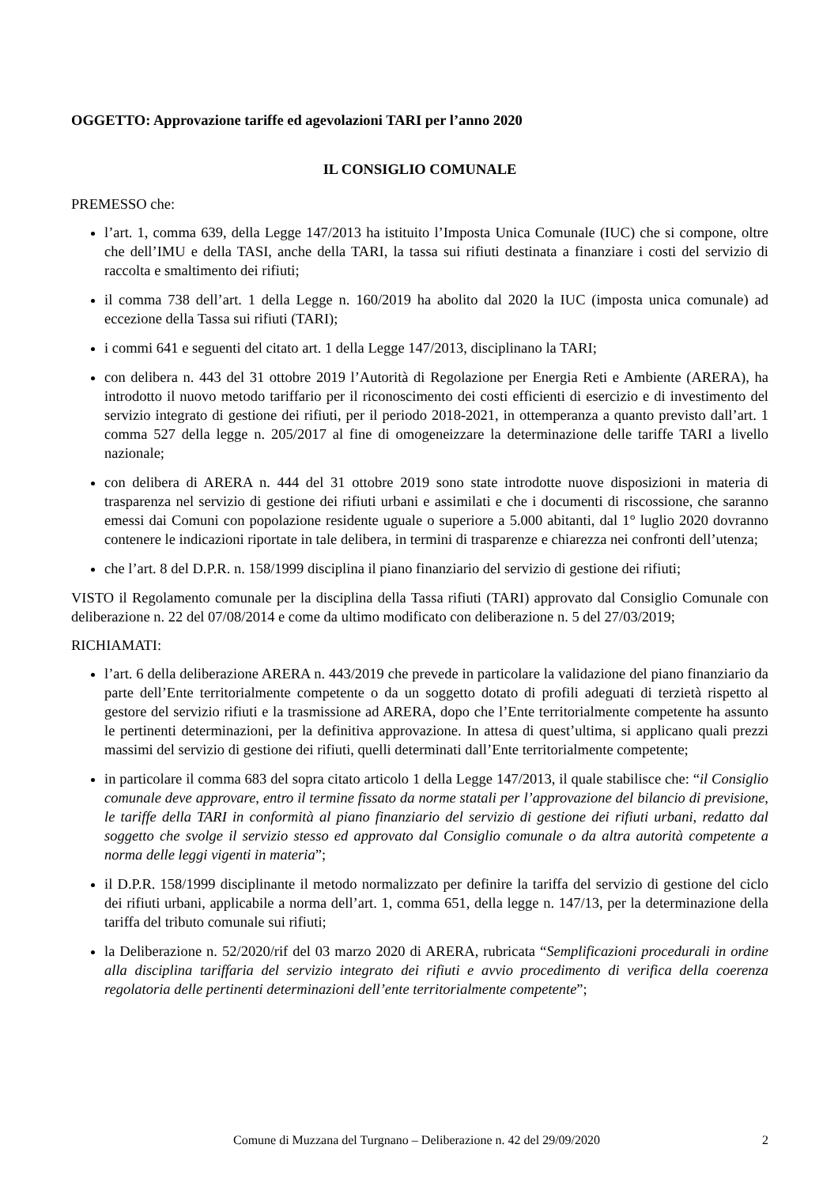OGGETTO: Approvazione tariffe ed agevolazioni TARI per l’anno 2020
IL CONSIGLIO COMUNALE
PREMESSO che:
l’art. 1, comma 639, della Legge 147/2013 ha istituito l’Imposta Unica Comunale (IUC) che si compone, oltre che dell’IMU e della TASI, anche della TARI, la tassa sui rifiuti destinata a finanziare i costi del servizio di raccolta e smaltimento dei rifiuti;
il comma 738 dell’art. 1 della Legge n. 160/2019 ha abolito dal 2020 la IUC (imposta unica comunale) ad eccezione della Tassa sui rifiuti (TARI);
i commi 641 e seguenti del citato art. 1 della Legge 147/2013, disciplinano la TARI;
con delibera n. 443 del 31 ottobre 2019 l’Autorità di Regolazione per Energia Reti e Ambiente (ARERA), ha introdotto il nuovo metodo tariffario per il riconoscimento dei costi efficienti di esercizio e di investimento del servizio integrato di gestione dei rifiuti, per il periodo 2018-2021, in ottemperanza a quanto previsto dall’art. 1 comma 527 della legge n. 205/2017 al fine di omogeneizzare la determinazione delle tariffe TARI a livello nazionale;
con delibera di ARERA n. 444 del 31 ottobre 2019 sono state introdotte nuove disposizioni in materia di trasparenza nel servizio di gestione dei rifiuti urbani e assimilati e che i documenti di riscossione, che saranno emessi dai Comuni con popolazione residente uguale o superiore a 5.000 abitanti, dal 1° luglio 2020 dovranno contenere le indicazioni riportate in tale delibera, in termini di trasparenze e chiarezza nei confronti dell’utenza;
che l’art. 8 del D.P.R. n. 158/1999 disciplina il piano finanziario del servizio di gestione dei rifiuti;
VISTO il Regolamento comunale per la disciplina della Tassa rifiuti (TARI) approvato dal Consiglio Comunale con deliberazione n. 22 del 07/08/2014 e come da ultimo modificato con deliberazione n. 5 del 27/03/2019;
RICHIAMATI:
l’art. 6 della deliberazione ARERA n. 443/2019 che prevede in particolare la validazione del piano finanziario da parte dell’Ente territorialmente competente o da un soggetto dotato di profili adeguati di terzietà rispetto al gestore del servizio rifiuti e la trasmissione ad ARERA, dopo che l’Ente territorialmente competente ha assunto le pertinenti determinazioni, per la definitiva approvazione. In attesa di quest’ultima, si applicano quali prezzi massimi del servizio di gestione dei rifiuti, quelli determinati dall’Ente territorialmente competente;
in particolare il comma 683 del sopra citato articolo 1 della Legge 147/2013, il quale stabilisce che: “il Consiglio comunale deve approvare, entro il termine fissato da norme statali per l’approvazione del bilancio di previsione, le tariffe della TARI in conformità al piano finanziario del servizio di gestione dei rifiuti urbani, redatto dal soggetto che svolge il servizio stesso ed approvato dal Consiglio comunale o da altra autorità competente a norma delle leggi vigenti in materia”;
il D.P.R. 158/1999 disciplinante il metodo normalizzato per definire la tariffa del servizio di gestione del ciclo dei rifiuti urbani, applicabile a norma dell’art. 1, comma 651, della legge n. 147/13, per la determinazione della tariffa del tributo comunale sui rifiuti;
la Deliberazione n. 52/2020/rif del 03 marzo 2020 di ARERA, rubricata “Semplificazioni procedurali in ordine alla disciplina tariffaria del servizio integrato dei rifiuti e avvio procedimento di verifica della coerenza regolatoria delle pertinenti determinazioni dell’ente territorialmente competente”;
Comune di Muzzana del Turgnano – Deliberazione n. 42 del 29/09/2020 2